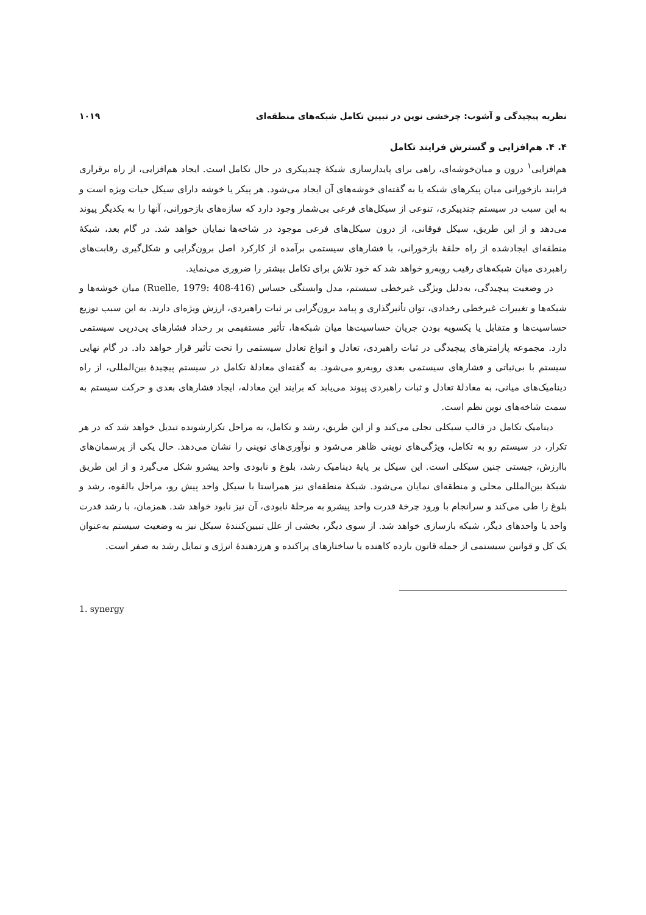نظریه پیچیدگی و آشوب: چرخشی نوین در تبیین تکامل شبکه‌های منطقه‌ای ۱۰۱۹
۴. ۴. هم‌افزایی و گسترش فرایند تکامل
هم‌افزایی<sup>۱</sup> درون و میان‌خوشه‌ای، راهی برای پایدارسازی شبکهٔ چندپیکری در حال تکامل است. ایجاد هم‌افزایی، از راه برقراری فرایند بازخورانی میان پیکرهای شبکه یا به گفته‌ای خوشه‌های آن ایجاد می‌شود. هر پیکر یا خوشه دارای سیکل حیات ویژه است و به این سبب در سیستم چندپیکری، تنوعی از سیکل‌های فرعی بی‌شمار وجود دارد که سازه‌های بازخورانی، آنها را به یکدیگر پیوند می‌دهد و از این طریق، سیکل فوقانی، از درون سیکل‌های فرعی موجود در شاخه‌ها نمایان خواهد شد. در گام بعد، شبکهٔ منطقه‌ای ایجادشده از راه حلقهٔ بازخورانی، با فشارهای سیستمی برآمده از کارکرد اصل برون‌گرایی و شکل‌گیری رقابت‌های راهبردی میان شبکه‌های رقیب روبه‌رو خواهد شد که خود تلاش برای تکامل بیشتر را ضروری می‌نماید.
در وضعیت پیچیدگی، به‌دلیل ویژگی غیرخطی سیستم، مدل وابستگی حساس (Ruelle, 1979: 408-416) میان خوشه‌ها و شبکه‌ها و تغییرات غیرخطی رخدادی، توان تأثیرگذاری و پیامد برون‌گرایی بر ثبات راهبردی، ارزش ویژه‌ای دارند. به این سبب توزیع حساسیت‌ها و متقابل یا یکسویه بودن جریان حساسیت‌ها میان شبکه‌ها، تأثیر مستقیمی بر رخداد فشارهای پی‌درپی سیستمی دارد. مجموعه پارامترهای پیچیدگی در ثبات راهبردی، تعادل و انواع تعادل سیستمی را تحت تأثیر قرار خواهد داد. در گام نهایی سیستم با بی‌ثباتی و فشارهای سیستمی بعدی روبه‌رو می‌شود. به گفته‌ای معادلهٔ تکامل در سیستم پیچیدهٔ بین‌المللی، از راه دینامیک‌های میانی، به معادلهٔ تعادل و ثبات راهبردی پیوند می‌یابد که برایند این معادله، ایجاد فشارهای بعدی و حرکت سیستم به سمت شاخه‌های نوین نظم است.
دینامیک تکامل در قالب سیکلی تجلی می‌کند و از این طریق، رشد و تکامل، به مراحل تکرارشونده تبدیل خواهد شد که در هر تکرار، در سیستم رو به تکامل، ویژگی‌های نوینی ظاهر می‌شود و نوآوری‌های نوینی را نشان می‌دهد. حال یکی از پرسمان‌های باارزش، چیستی چنین سیکلی است. این سیکل بر پایهٔ دینامیک رشد، بلوغ و نابودی واحد پیشرو شکل می‌گیرد و از این طریق شبکهٔ بین‌المللی محلی و منطقه‌ای نمایان می‌شود. شبکهٔ منطقه‌ای نیز همراستا با سیکل واحد پیش رو، مراحل بالقوه، رشد و بلوغ را طی می‌کند و سرانجام با ورود چرخهٔ قدرت واحد پیشرو به مرحلهٔ نابودی، آن نیز نابود خواهد شد. همزمان، با رشد قدرت واحد یا واحدهای دیگر، شبکه بازسازی خواهد شد. از سوی دیگر، بخشی از علل تبیین‌کنندهٔ سیکل نیز به وضعیت سیستم به‌عنوان یک کل و قوانین سیستمی از جمله قانون بازده کاهنده یا ساختارهای پراکنده و هرزدهندهٔ انرژی و تمایل رشد به صفر است.
1. synergy